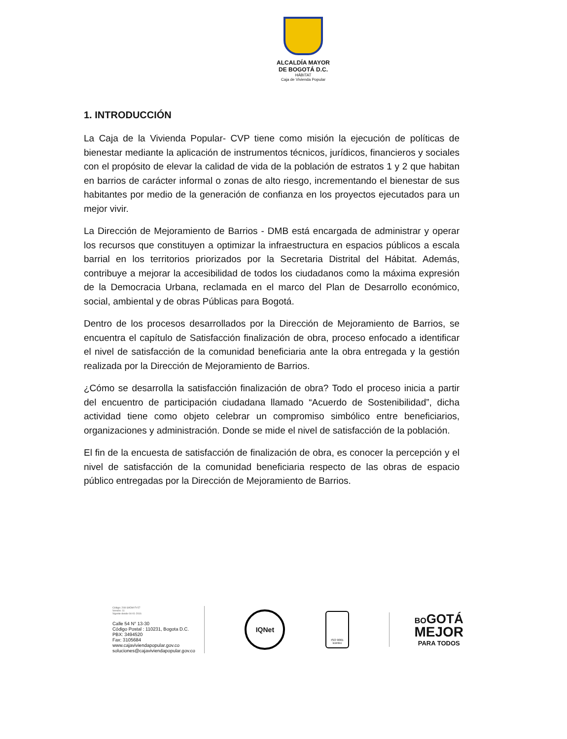ALCALDÍA MAYOR
DE BOGOTÁ D.C.
HÁBITAT
Caja de Vivienda Popular
1. INTRODUCCIÓN
La Caja de la Vivienda Popular- CVP tiene como misión la ejecución de políticas de bienestar mediante la aplicación de instrumentos técnicos, jurídicos, financieros y sociales con el propósito de elevar la calidad de vida de la población de estratos 1 y 2 que habitan en barrios de carácter informal o zonas de alto riesgo, incrementando el bienestar de sus habitantes por medio de la generación de confianza en los proyectos ejecutados para un mejor vivir.
La Dirección de Mejoramiento de Barrios - DMB está encargada de administrar y operar los recursos que constituyen a optimizar la infraestructura en espacios públicos a escala barrial en los territorios priorizados por la Secretaria Distrital del Hábitat. Además, contribuye a mejorar la accesibilidad de todos los ciudadanos como la máxima expresión de la Democracia Urbana, reclamada en el marco del Plan de Desarrollo económico, social, ambiental y de obras Públicas para Bogotá.
Dentro de los procesos desarrollados por la Dirección de Mejoramiento de Barrios, se encuentra el capítulo de Satisfacción finalización de obra, proceso enfocado a identificar el nivel de satisfacción de la comunidad beneficiaria ante la obra entregada y la gestión realizada por la Dirección de Mejoramiento de Barrios.
¿Cómo se desarrolla la satisfacción finalización de obra? Todo el proceso inicia a partir del encuentro de participación ciudadana llamado “Acuerdo de Sostenibilidad”, dicha actividad tiene como objeto celebrar un compromiso simbólico entre beneficiarios, organizaciones y administración. Donde se mide el nivel de satisfacción de la población.
El fin de la encuesta de satisfacción de finalización de obra, es conocer la percepción y el nivel de satisfacción de la comunidad beneficiaria respecto de las obras de espacio público entregadas por la Dirección de Mejoramiento de Barrios.
Código: 208-SADM-Ft-57
Versión: 11
Vigente desde 04-01-2016
Calle 54 N° 13-30
Código Postal : 110231, Bogota D.C.
PBX: 3494520
Fax: 3105684
www.cajaviviendapopular.gov.co
soluciones@cajaviviendapopular.gov.co
IQNet
ISO 9001
icontec
BO GOTÁ
MEJOR
PARA TODOS